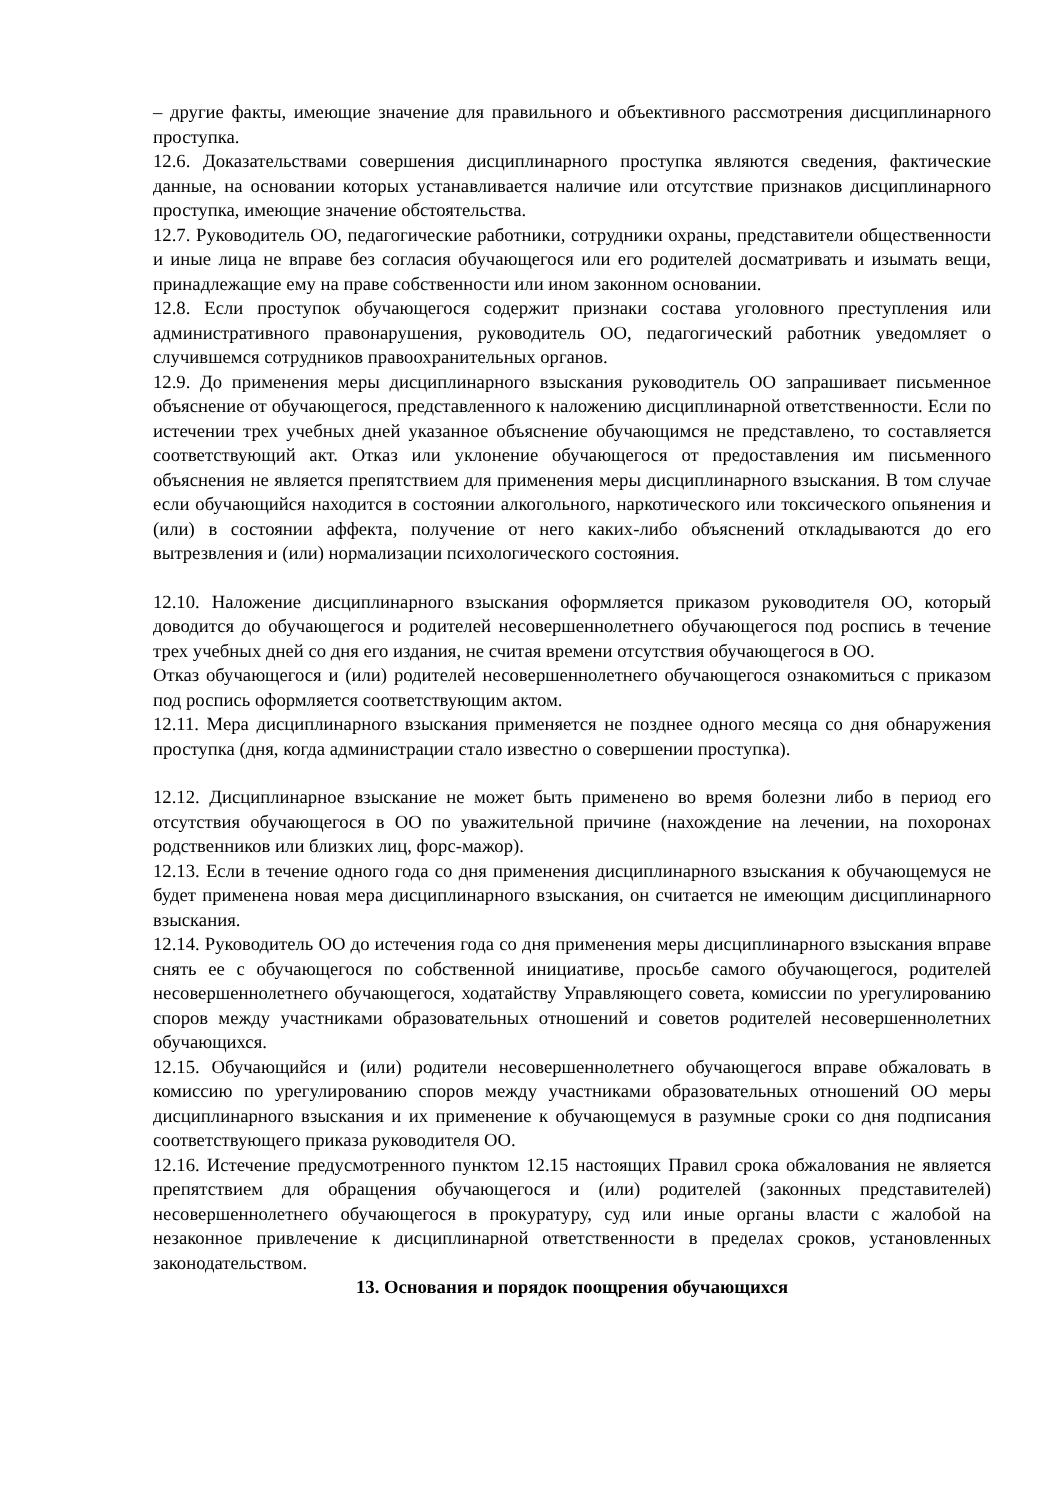– другие факты, имеющие значение для правильного и объективного рассмотрения дисциплинарного проступка.
12.6. Доказательствами совершения дисциплинарного проступка являются сведения, фактические данные, на основании которых устанавливается наличие или отсутствие признаков дисциплинарного проступка, имеющие значение обстоятельства.
12.7. Руководитель ОО, педагогические работники, сотрудники охраны, представители общественности и иные лица не вправе без согласия обучающегося или его родителей досматривать и изымать вещи, принадлежащие ему на праве собственности или ином законном основании.
12.8. Если проступок обучающегося содержит признаки состава уголовного преступления или административного правонарушения, руководитель ОО, педагогический работник уведомляет о случившемся сотрудников правоохранительных органов.
12.9. До применения меры дисциплинарного взыскания руководитель ОО запрашивает письменное объяснение от обучающегося, представленного к наложению дисциплинарной ответственности. Если по истечении трех учебных дней указанное объяснение обучающимся не представлено, то составляется соответствующий акт. Отказ или уклонение обучающегося от предоставления им письменного объяснения не является препятствием для применения меры дисциплинарного взыскания. В том случае если обучающийся находится в состоянии алкогольного, наркотического или токсического опьянения и (или) в состоянии аффекта, получение от него каких-либо объяснений откладываются до его вытрезвления и (или) нормализации психологического состояния.
12.10. Наложение дисциплинарного взыскания оформляется приказом руководителя ОО, который доводится до обучающегося и родителей несовершеннолетнего обучающегося под роспись в течение трех учебных дней со дня его издания, не считая времени отсутствия обучающегося в ОО.
Отказ обучающегося и (или) родителей несовершеннолетнего обучающегося ознакомиться с приказом под роспись оформляется соответствующим актом.
12.11. Мера дисциплинарного взыскания применяется не позднее одного месяца со дня обнаружения проступка (дня, когда администрации стало известно о совершении проступка).
12.12. Дисциплинарное взыскание не может быть применено во время болезни либо в период его отсутствия обучающегося в ОО по уважительной причине (нахождение на лечении, на похоронах родственников или близких лиц, форс-мажор).
12.13. Если в течение одного года со дня применения дисциплинарного взыскания к обучающемуся не будет применена новая мера дисциплинарного взыскания, он считается не имеющим дисциплинарного взыскания.
12.14. Руководитель ОО до истечения года со дня применения меры дисциплинарного взыскания вправе снять ее с обучающегося по собственной инициативе, просьбе самого обучающегося, родителей несовершеннолетнего обучающегося, ходатайству Управляющего совета, комиссии по урегулированию споров между участниками образовательных отношений и советов родителей несовершеннолетних обучающихся.
12.15. Обучающийся и (или) родители несовершеннолетнего обучающегося вправе обжаловать в комиссию по урегулированию споров между участниками образовательных отношений ОО меры дисциплинарного взыскания и их применение к обучающемуся в разумные сроки со дня подписания соответствующего приказа руководителя ОО.
12.16. Истечение предусмотренного пунктом 12.15 настоящих Правил срока обжалования не является препятствием для обращения обучающегося и (или) родителей (законных представителей) несовершеннолетнего обучающегося в прокуратуру, суд или иные органы власти с жалобой на незаконное привлечение к дисциплинарной ответственности в пределах сроков, установленных законодательством.
13. Основания и порядок поощрения обучающихся